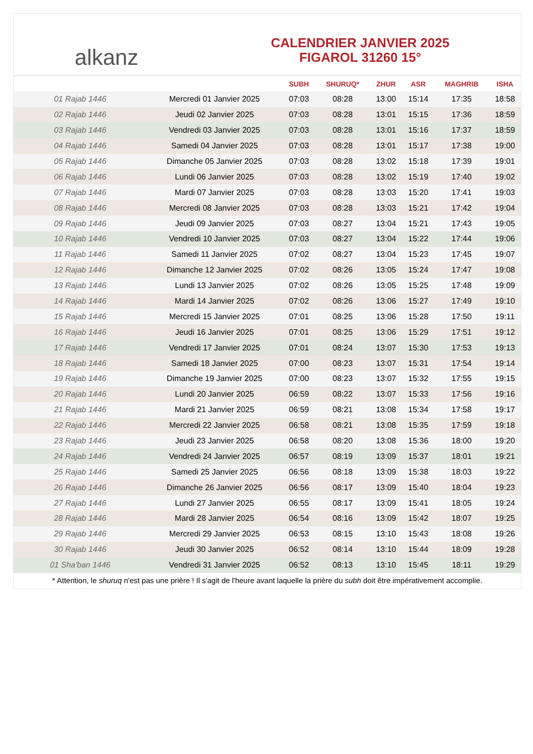alkanz
CALENDRIER JANVIER 2025
FIGAROL 31260 15°
| | | SUBH | SHURUQ* | ZHUR | ASR | MAGHRIB | ISHA |
| --- | --- | --- | --- | --- | --- | --- | --- |
| 01 Rajab 1446 | Mercredi 01 Janvier 2025 | 07:03 | 08:28 | 13:00 | 15:14 | 17:35 | 18:58 |
| 02 Rajab 1446 | Jeudi 02 Janvier 2025 | 07:03 | 08:28 | 13:01 | 15:15 | 17:36 | 18:59 |
| 03 Rajab 1446 | Vendredi 03 Janvier 2025 | 07:03 | 08:28 | 13:01 | 15:16 | 17:37 | 18:59 |
| 04 Rajab 1446 | Samedi 04 Janvier 2025 | 07:03 | 08:28 | 13:01 | 15:17 | 17:38 | 19:00 |
| 05 Rajab 1446 | Dimanche 05 Janvier 2025 | 07:03 | 08:28 | 13:02 | 15:18 | 17:39 | 19:01 |
| 06 Rajab 1446 | Lundi 06 Janvier 2025 | 07:03 | 08:28 | 13:02 | 15:19 | 17:40 | 19:02 |
| 07 Rajab 1446 | Mardi 07 Janvier 2025 | 07:03 | 08:28 | 13:03 | 15:20 | 17:41 | 19:03 |
| 08 Rajab 1446 | Mercredi 08 Janvier 2025 | 07:03 | 08:28 | 13:03 | 15:21 | 17:42 | 19:04 |
| 09 Rajab 1446 | Jeudi 09 Janvier 2025 | 07:03 | 08:27 | 13:04 | 15:21 | 17:43 | 19:05 |
| 10 Rajab 1446 | Vendredi 10 Janvier 2025 | 07:03 | 08:27 | 13:04 | 15:22 | 17:44 | 19:06 |
| 11 Rajab 1446 | Samedi 11 Janvier 2025 | 07:02 | 08:27 | 13:04 | 15:23 | 17:45 | 19:07 |
| 12 Rajab 1446 | Dimanche 12 Janvier 2025 | 07:02 | 08:26 | 13:05 | 15:24 | 17:47 | 19:08 |
| 13 Rajab 1446 | Lundi 13 Janvier 2025 | 07:02 | 08:26 | 13:05 | 15:25 | 17:48 | 19:09 |
| 14 Rajab 1446 | Mardi 14 Janvier 2025 | 07:02 | 08:26 | 13:06 | 15:27 | 17:49 | 19:10 |
| 15 Rajab 1446 | Mercredi 15 Janvier 2025 | 07:01 | 08:25 | 13:06 | 15:28 | 17:50 | 19:11 |
| 16 Rajab 1446 | Jeudi 16 Janvier 2025 | 07:01 | 08:25 | 13:06 | 15:29 | 17:51 | 19:12 |
| 17 Rajab 1446 | Vendredi 17 Janvier 2025 | 07:01 | 08:24 | 13:07 | 15:30 | 17:53 | 19:13 |
| 18 Rajab 1446 | Samedi 18 Janvier 2025 | 07:00 | 08:23 | 13:07 | 15:31 | 17:54 | 19:14 |
| 19 Rajab 1446 | Dimanche 19 Janvier 2025 | 07:00 | 08:23 | 13:07 | 15:32 | 17:55 | 19:15 |
| 20 Rajab 1446 | Lundi 20 Janvier 2025 | 06:59 | 08:22 | 13:07 | 15:33 | 17:56 | 19:16 |
| 21 Rajab 1446 | Mardi 21 Janvier 2025 | 06:59 | 08:21 | 13:08 | 15:34 | 17:58 | 19:17 |
| 22 Rajab 1446 | Mercredi 22 Janvier 2025 | 06:58 | 08:21 | 13:08 | 15:35 | 17:59 | 19:18 |
| 23 Rajab 1446 | Jeudi 23 Janvier 2025 | 06:58 | 08:20 | 13:08 | 15:36 | 18:00 | 19:20 |
| 24 Rajab 1446 | Vendredi 24 Janvier 2025 | 06:57 | 08:19 | 13:09 | 15:37 | 18:01 | 19:21 |
| 25 Rajab 1446 | Samedi 25 Janvier 2025 | 06:56 | 08:18 | 13:09 | 15:38 | 18:03 | 19:22 |
| 26 Rajab 1446 | Dimanche 26 Janvier 2025 | 06:56 | 08:17 | 13:09 | 15:40 | 18:04 | 19:23 |
| 27 Rajab 1446 | Lundi 27 Janvier 2025 | 06:55 | 08:17 | 13:09 | 15:41 | 18:05 | 19:24 |
| 28 Rajab 1446 | Mardi 28 Janvier 2025 | 06:54 | 08:16 | 13:09 | 15:42 | 18:07 | 19:25 |
| 29 Rajab 1446 | Mercredi 29 Janvier 2025 | 06:53 | 08:15 | 13:10 | 15:43 | 18:08 | 19:26 |
| 30 Rajab 1446 | Jeudi 30 Janvier 2025 | 06:52 | 08:14 | 13:10 | 15:44 | 18:09 | 19:28 |
| 01 Sha'ban 1446 | Vendredi 31 Janvier 2025 | 06:52 | 08:13 | 13:10 | 15:45 | 18:11 | 19:29 |
* Attention, le shuruq n'est pas une prière ! Il s'agit de l'heure avant laquelle la prière du subh doit être impérativement accomplie.